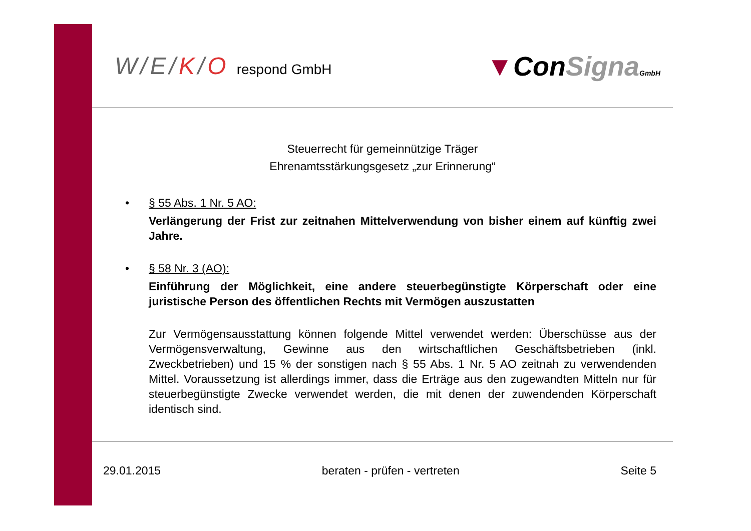W/E/K/O respond GmbH
▼ConSigna GmbH
Steuerrecht für gemeinnützige Träger
Ehrenamtsstärkungsgesetz „zur Erinnerung“
•
§ 55 Abs. 1 Nr. 5 AO:
Verlängerung der Frist zur zeitnahen Mittelverwendung von bisher einem auf künftig zwei Jahre.
•
§ 58 Nr. 3 (AO):
Einführung der Möglichkeit, eine andere steuerbegünstigte Körperschaft oder eine juristische Person des öffentlichen Rechts mit Vermögen auszustatten
Zur Vermögensausstattung können folgende Mittel verwendet werden: Überschüsse aus der Vermögensverwaltung, Gewinne aus den wirtschaftlichen Geschäftsbetrieben (inkl. Zweckbetrieben) und 15 % der sonstigen nach § 55 Abs. 1 Nr. 5 AO zeitnah zu verwendenden Mittel. Voraussetzung ist allerdings immer, dass die Erträge aus den zugewandten Mitteln nur für steuerbegünstigte Zwecke verwendet werden, die mit denen der zuwendenden Körperschaft identisch sind.
29.01.2015 beraten - prüfen - vertreten Seite 5